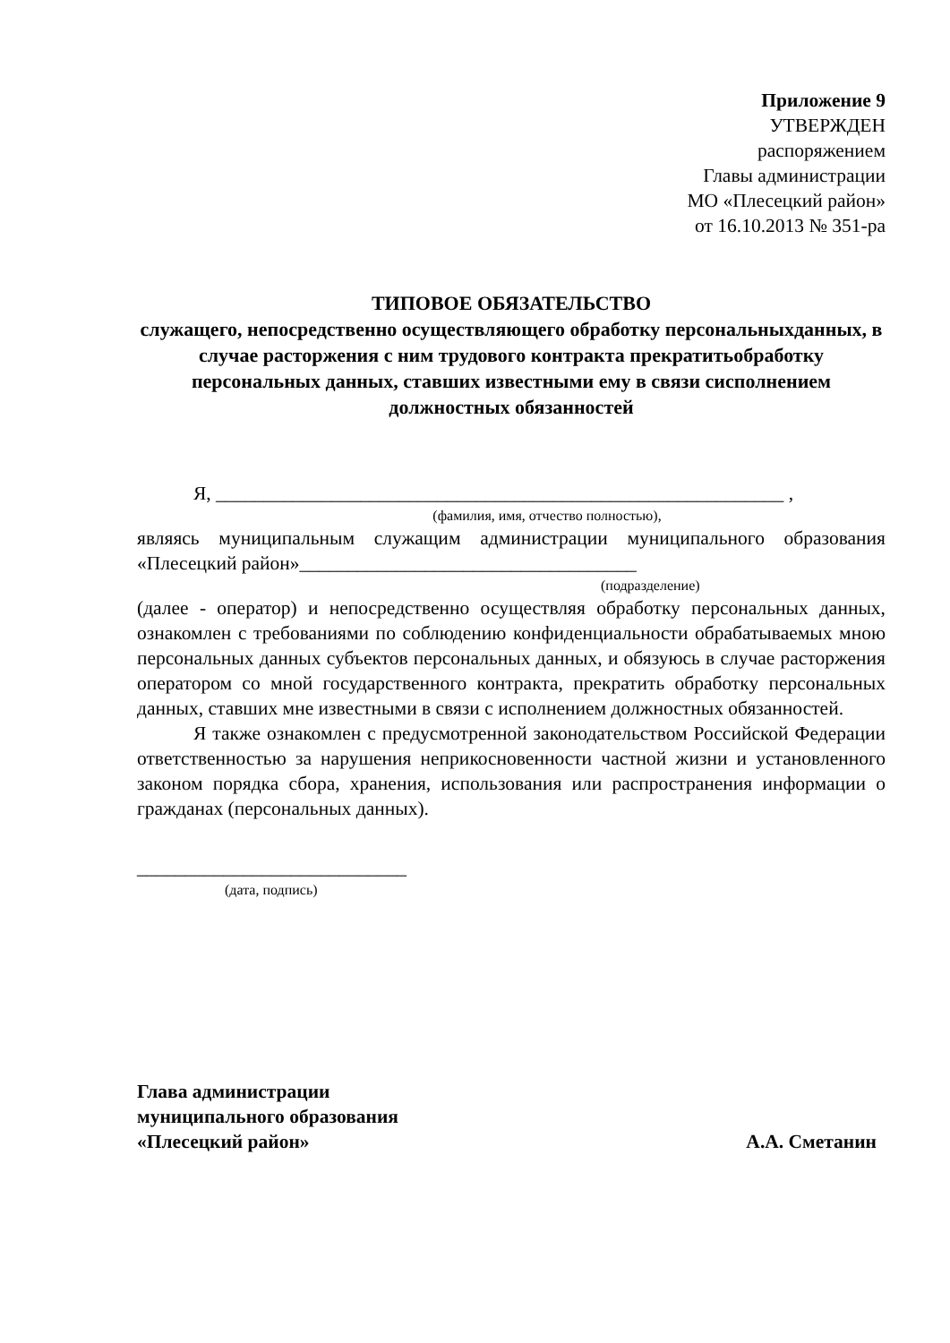Приложение 9
УТВЕРЖДЕН
распоряжением
Главы администрации
МО «Плесецкий район»
от 16.10.2013 № 351-ра
ТИПОВОЕ ОБЯЗАТЕЛЬСТВО
служащего, непосредственно осуществляющего обработку персональныхданных, в случае расторжения с ним трудового контракта прекратитьобработку персональных данных, ставших известными ему в связи сисполнением должностных обязанностей
Я, ___________________________________________________________ ,
(фамилия, имя, отчество полностью),
являясь муниципальным служащим администрации муниципального образования «Плесецкий район»___________________________________
(подразделение)
(далее - оператор) и непосредственно осуществляя обработку персональных данных, ознакомлен с требованиями по соблюдению конфиденциальности обрабатываемых мною персональных данных субъектов персональных данных, и обязуюсь в случае расторжения оператором со мной государственного контракта, прекратить обработку персональных данных, ставших мне известными в связи с исполнением должностных обязанностей.
Я также ознакомлен с предусмотренной законодательством Российской Федерации ответственностью за нарушения неприкосновенности частной жизни и установленного законом порядка сбора, хранения, использования или распространения информации о гражданах (персональных данных).
____________________________
(дата, подпись)
Глава администрации
муниципального образования
«Плесецкий район»
А.А. Сметанин